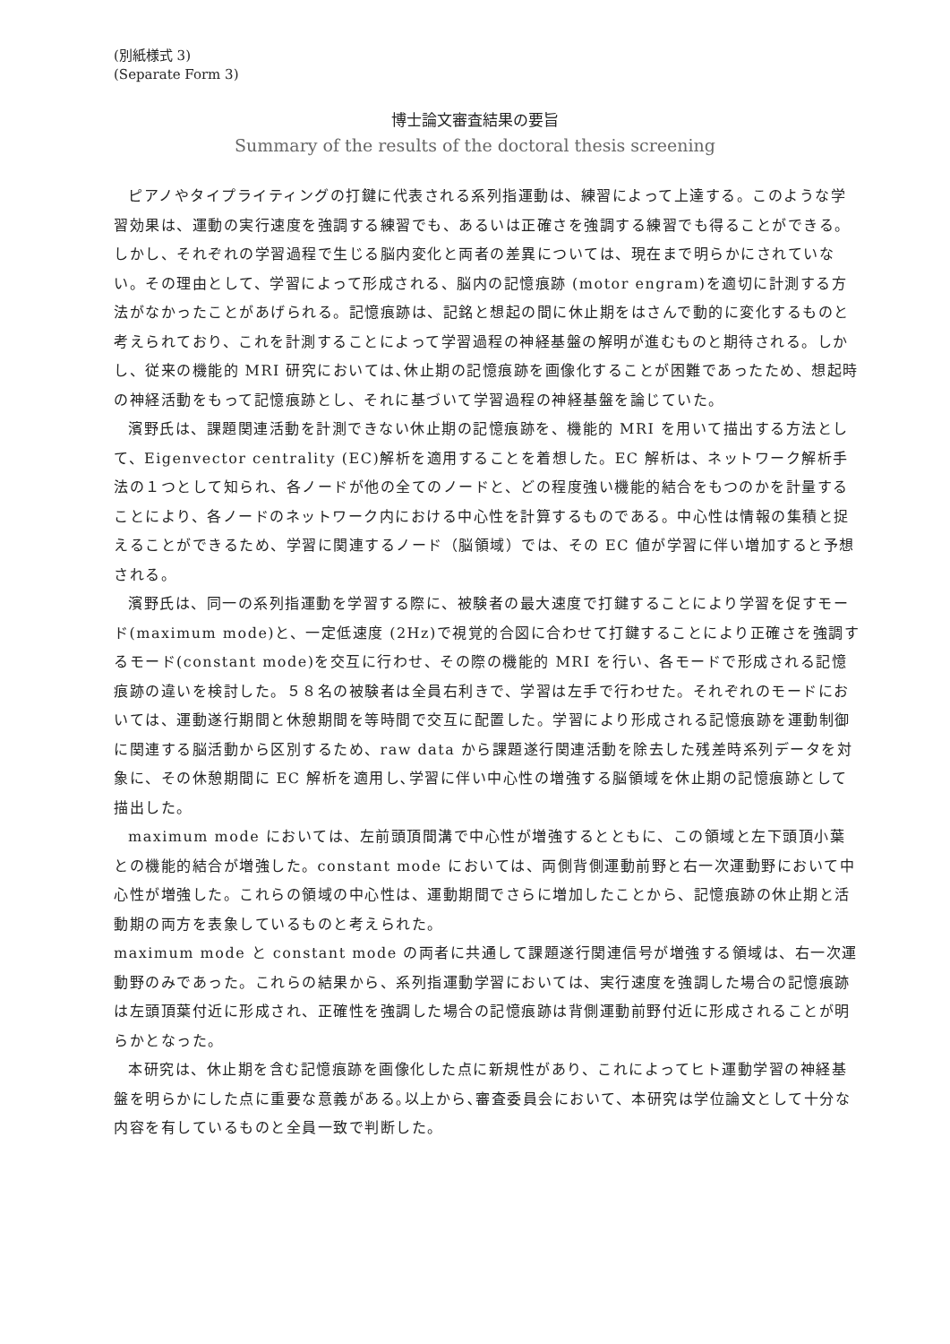(別紙様式 3)
(Separate Form 3)
博士論文審査結果の要旨
Summary of the results of the doctoral thesis screening
ピアノやタイプライティングの打鍵に代表される系列指運動は、練習によって上達する。このような学習効果は、運動の実行速度を強調する練習でも、あるいは正確さを強調する練習でも得ることができる。しかし、それぞれの学習過程で生じる脳内変化と両者の差異については、現在まで明らかにされていない。その理由として、学習によって形成される、脳内の記憶痕跡 (motor engram)を適切に計測する方法がなかったことがあげられる。記憶痕跡は、記銘と想起の間に休止期をはさんで動的に変化するものと考えられており、これを計測することによって学習過程の神経基盤の解明が進むものと期待される。しかし、従来の機能的 MRI 研究においては､休止期の記憶痕跡を画像化することが困難であったため、想起時の神経活動をもって記憶痕跡とし、それに基づいて学習過程の神経基盤を論じていた。
濱野氏は、課題関連活動を計測できない休止期の記憶痕跡を、機能的 MRI を用いて描出する方法として、Eigenvector centrality (EC)解析を適用することを着想した。EC 解析は、ネットワーク解析手法の１つとして知られ、各ノードが他の全てのノードと、どの程度強い機能的結合をもつのかを計量することにより、各ノードのネットワーク内における中心性を計算するものである。中心性は情報の集積と捉えることができるため、学習に関連するノード（脳領域）では、その EC 値が学習に伴い増加すると予想される。
濱野氏は、同一の系列指運動を学習する際に、被験者の最大速度で打鍵することにより学習を促すモード(maximum mode)と、一定低速度 (2Hz)で視覚的合図に合わせて打鍵することにより正確さを強調するモード(constant mode)を交互に行わせ、その際の機能的 MRI を行い、各モードで形成される記憶痕跡の違いを検討した。５８名の被験者は全員右利きで、学習は左手で行わせた。それぞれのモードにおいては、運動遂行期間と休憩期間を等時間で交互に配置した。学習により形成される記憶痕跡を運動制御に関連する脳活動から区別するため、raw data から課題遂行関連活動を除去した残差時系列データを対象に、その休憩期間に EC 解析を適用し､学習に伴い中心性の増強する脳領域を休止期の記憶痕跡として描出した。
maximum mode においては、左前頭頂間溝で中心性が増強するとともに、この領域と左下頭頂小葉との機能的結合が増強した。constant mode においては、両側背側運動前野と右一次運動野において中心性が増強した。これらの領域の中心性は、運動期間でさらに増加したことから、記憶痕跡の休止期と活動期の両方を表象しているものと考えられた。
maximum mode と constant mode の両者に共通して課題遂行関連信号が増強する領域は、右一次運動野のみであった。これらの結果から、系列指運動学習においては、実行速度を強調した場合の記憶痕跡は左頭頂葉付近に形成され、正確性を強調した場合の記憶痕跡は背側運動前野付近に形成されることが明らかとなった。
本研究は、休止期を含む記憶痕跡を画像化した点に新規性があり、これによってヒト運動学習の神経基盤を明らかにした点に重要な意義がある｡以上から､審査委員会において、本研究は学位論文として十分な内容を有しているものと全員一致で判断した。